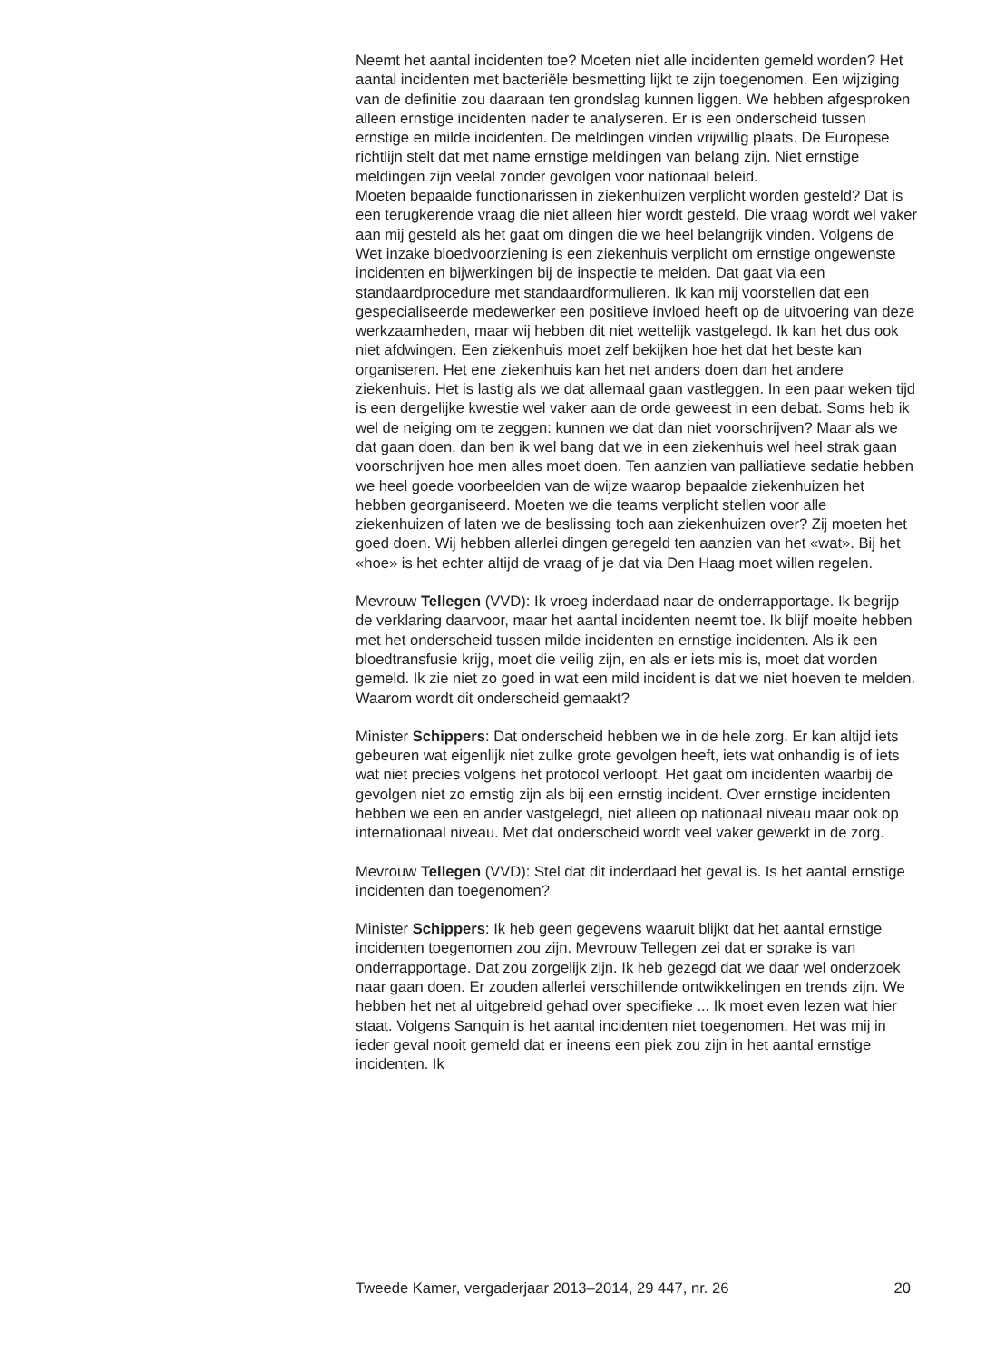Neemt het aantal incidenten toe? Moeten niet alle incidenten gemeld worden? Het aantal incidenten met bacteriële besmetting lijkt te zijn toegenomen. Een wijziging van de definitie zou daaraan ten grondslag kunnen liggen. We hebben afgesproken alleen ernstige incidenten nader te analyseren. Er is een onderscheid tussen ernstige en milde incidenten. De meldingen vinden vrijwillig plaats. De Europese richtlijn stelt dat met name ernstige meldingen van belang zijn. Niet ernstige meldingen zijn veelal zonder gevolgen voor nationaal beleid.
Moeten bepaalde functionarissen in ziekenhuizen verplicht worden gesteld? Dat is een terugkerende vraag die niet alleen hier wordt gesteld. Die vraag wordt wel vaker aan mij gesteld als het gaat om dingen die we heel belangrijk vinden. Volgens de Wet inzake bloedvoorziening is een ziekenhuis verplicht om ernstige ongewenste incidenten en bijwerkingen bij de inspectie te melden. Dat gaat via een standaardprocedure met standaardformulieren. Ik kan mij voorstellen dat een gespecialiseerde medewerker een positieve invloed heeft op de uitvoering van deze werkzaamheden, maar wij hebben dit niet wettelijk vastgelegd. Ik kan het dus ook niet afdwingen. Een ziekenhuis moet zelf bekijken hoe het dat het beste kan organiseren. Het ene ziekenhuis kan het net anders doen dan het andere ziekenhuis. Het is lastig als we dat allemaal gaan vastleggen. In een paar weken tijd is een dergelijke kwestie wel vaker aan de orde geweest in een debat. Soms heb ik wel de neiging om te zeggen: kunnen we dat dan niet voorschrijven? Maar als we dat gaan doen, dan ben ik wel bang dat we in een ziekenhuis wel heel strak gaan voorschrijven hoe men alles moet doen. Ten aanzien van palliatieve sedatie hebben we heel goede voorbeelden van de wijze waarop bepaalde ziekenhuizen het hebben georganiseerd. Moeten we die teams verplicht stellen voor alle ziekenhuizen of laten we de beslissing toch aan ziekenhuizen over? Zij moeten het goed doen. Wij hebben allerlei dingen geregeld ten aanzien van het «wat». Bij het «hoe» is het echter altijd de vraag of je dat via Den Haag moet willen regelen.
Mevrouw Tellegen (VVD): Ik vroeg inderdaad naar de onderrapportage. Ik begrijp de verklaring daarvoor, maar het aantal incidenten neemt toe. Ik blijf moeite hebben met het onderscheid tussen milde incidenten en ernstige incidenten. Als ik een bloedtransfusie krijg, moet die veilig zijn, en als er iets mis is, moet dat worden gemeld. Ik zie niet zo goed in wat een mild incident is dat we niet hoeven te melden. Waarom wordt dit onderscheid gemaakt?
Minister Schippers: Dat onderscheid hebben we in de hele zorg. Er kan altijd iets gebeuren wat eigenlijk niet zulke grote gevolgen heeft, iets wat onhandig is of iets wat niet precies volgens het protocol verloopt. Het gaat om incidenten waarbij de gevolgen niet zo ernstig zijn als bij een ernstig incident. Over ernstige incidenten hebben we een en ander vastgelegd, niet alleen op nationaal niveau maar ook op internationaal niveau. Met dat onderscheid wordt veel vaker gewerkt in de zorg.
Mevrouw Tellegen (VVD): Stel dat dit inderdaad het geval is. Is het aantal ernstige incidenten dan toegenomen?
Minister Schippers: Ik heb geen gegevens waaruit blijkt dat het aantal ernstige incidenten toegenomen zou zijn. Mevrouw Tellegen zei dat er sprake is van onderrapportage. Dat zou zorgelijk zijn. Ik heb gezegd dat we daar wel onderzoek naar gaan doen. Er zouden allerlei verschillende ontwikkelingen en trends zijn. We hebben het net al uitgebreid gehad over specifieke ... Ik moet even lezen wat hier staat. Volgens Sanquin is het aantal incidenten niet toegenomen. Het was mij in ieder geval nooit gemeld dat er ineens een piek zou zijn in het aantal ernstige incidenten. Ik
Tweede Kamer, vergaderjaar 2013–2014, 29 447, nr. 26 20